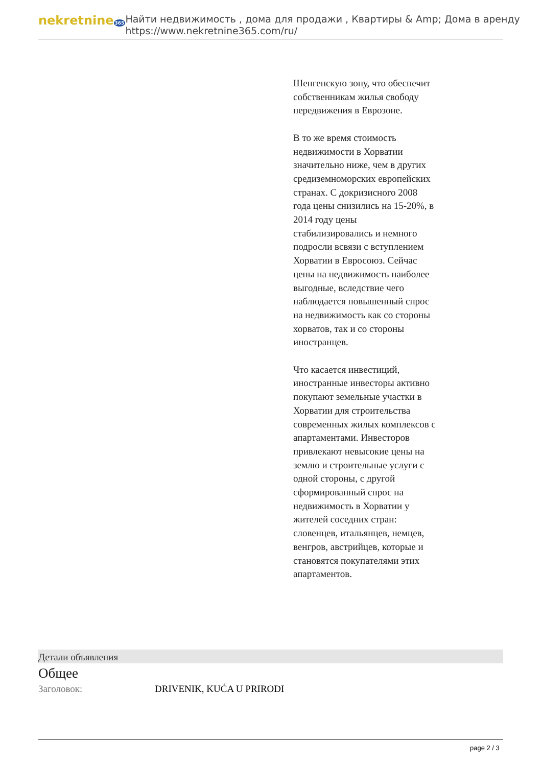nekretnine365
Найти недвижимость , дома для продажи , Квартиры & Amp; Дома в аренду
https://www.nekretnine365.com/ru/
Шенгенскую зону, что обеспечит собственникам жилья свободу передвижения в Еврозоне.
В то же время стоимость недвижимости в Хорватии значительно ниже, чем в других средиземноморских европейских странах. С докризисного 2008 года цены снизились на 15-20%, в 2014 году цены стабилизировались и немного подросли всвязи с вступлением Хорватии в Евросоюз. Сейчас цены на недвижимость наиболее выгодные, вследствие чего наблюдается повышенный спрос на недвижимость как со стороны хорватов, так и со стороны иностранцев.
Что касается инвестиций, иностранные инвесторы активно покупают земельные участки в Хорватии для строительства современных жилых комплексов с апартаментами. Инвесторов привлекают невысокие цены на землю и строительные услуги с одной стороны, с другой сформированный спрос на недвижимость в Хорватии у жителей соседних стран: словенцев, итальянцев, немцев, венгров, австрийцев, которые и становятся покупателями этих апартаментов.
Детали объявления
Общее
| Заголовок: | DRIVENIK, KUĆA U PRIRODI |
page 2 / 3